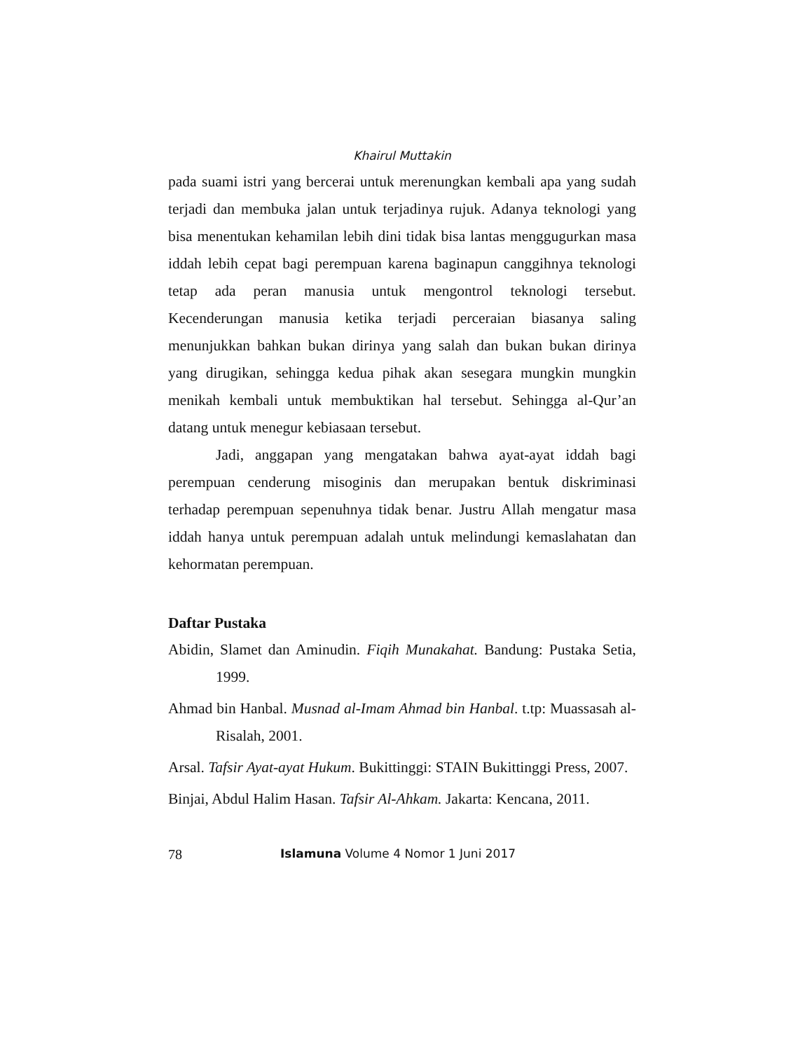Khairul Muttakin
pada suami istri yang bercerai untuk merenungkan kembali apa yang sudah terjadi dan membuka jalan untuk terjadinya rujuk. Adanya teknologi yang bisa menentukan kehamilan lebih dini tidak bisa lantas menggugurkan masa iddah lebih cepat bagi perempuan karena baginapun canggihnya teknologi tetap ada peran manusia untuk mengontrol teknologi tersebut. Kecenderungan manusia ketika terjadi perceraian biasanya saling menunjukkan bahkan bukan dirinya yang salah dan bukan bukan dirinya yang dirugikan, sehingga kedua pihak akan sesegara mungkin mungkin menikah kembali untuk membuktikan hal tersebut. Sehingga al-Qur’an datang untuk menegur kebiasaan tersebut.
Jadi, anggapan yang mengatakan bahwa ayat-ayat iddah bagi perempuan cenderung misoginis dan merupakan bentuk diskriminasi terhadap perempuan sepenuhnya tidak benar. Justru Allah mengatur masa iddah hanya untuk perempuan adalah untuk melindungi kemaslahatan dan kehormatan perempuan.
Daftar Pustaka
Abidin, Slamet dan Aminudin. Fiqih Munakahat. Bandung: Pustaka Setia, 1999.
Ahmad bin Hanbal. Musnad al-Imam Ahmad bin Hanbal. t.tp: Muassasah al-Risalah, 2001.
Arsal. Tafsir Ayat-ayat Hukum. Bukittinggi: STAIN Bukittinggi Press, 2007.
Binjai, Abdul Halim Hasan. Tafsir Al-Ahkam. Jakarta: Kencana, 2011.
78 Islamuna Volume 4 Nomor 1 Juni 2017